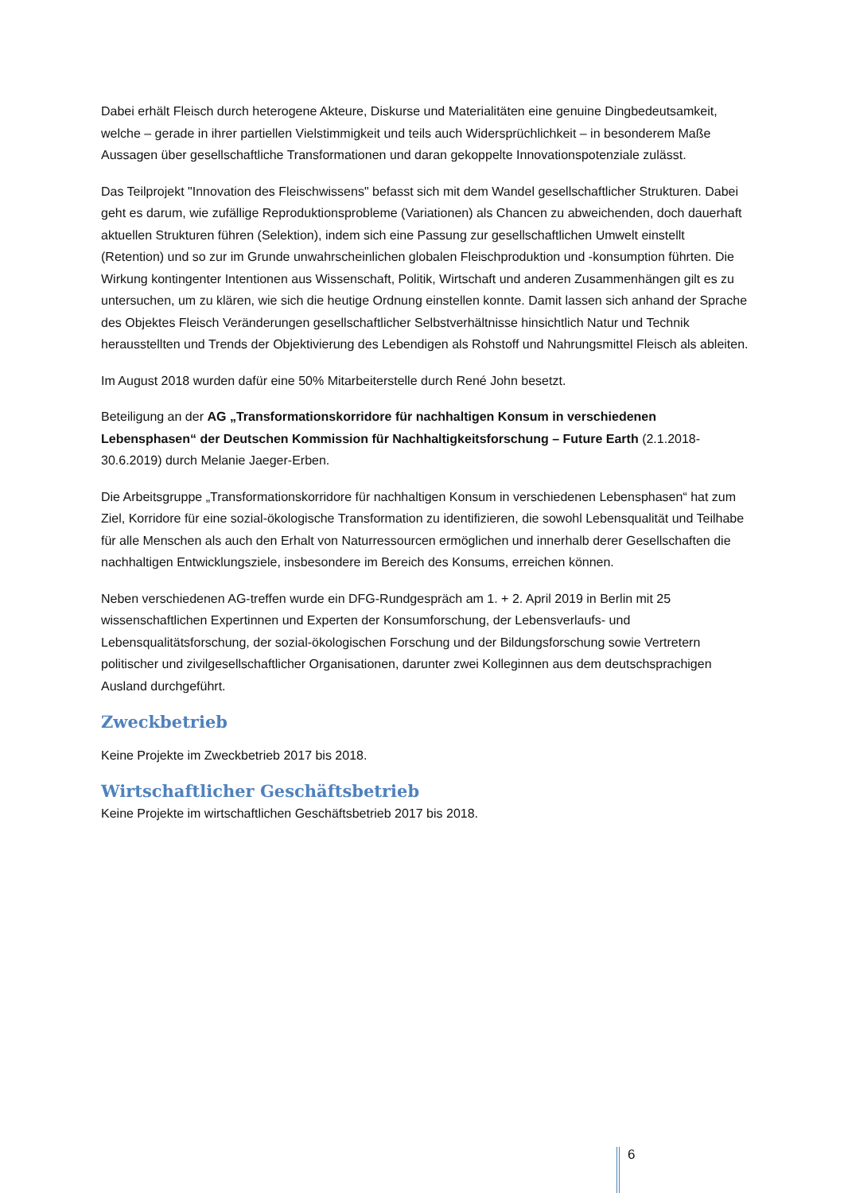Dabei erhält Fleisch durch heterogene Akteure, Diskurse und Materialitäten eine genuine Dingbedeutsamkeit, welche – gerade in ihrer partiellen Vielstimmigkeit und teils auch Widersprüchlichkeit – in besonderem Maße Aussagen über gesellschaftliche Transformationen und daran gekoppelte Innovationspotenziale zulässt.
Das Teilprojekt "Innovation des Fleischwissens" befasst sich mit dem Wandel gesellschaftlicher Strukturen. Dabei geht es darum, wie zufällige Reproduktionsprobleme (Variationen) als Chancen zu abweichenden, doch dauerhaft aktuellen Strukturen führen (Selektion), indem sich eine Passung zur gesellschaftlichen Umwelt einstellt (Retention) und so zur im Grunde unwahrscheinlichen globalen Fleischproduktion und -konsumption führten. Die Wirkung kontingenter Intentionen aus Wissenschaft, Politik, Wirtschaft und anderen Zusammenhängen gilt es zu untersuchen, um zu klären, wie sich die heutige Ordnung einstellen konnte. Damit lassen sich anhand der Sprache des Objektes Fleisch Veränderungen gesellschaftlicher Selbstverhältnisse hinsichtlich Natur und Technik herausstellten und Trends der Objektivierung des Lebendigen als Rohstoff und Nahrungsmittel Fleisch als ableiten.
Im August 2018 wurden dafür eine 50% Mitarbeiterstelle durch René John besetzt.
Beteiligung an der AG „Transformationskorridore für nachhaltigen Konsum in verschiedenen Lebensphasen“ der Deutschen Kommission für Nachhaltigkeitsforschung – Future Earth (2.1.2018-30.6.2019) durch Melanie Jaeger-Erben.
Die Arbeitsgruppe „Transformationskorridore für nachhaltigen Konsum in verschiedenen Lebensphasen“ hat zum Ziel, Korridore für eine sozial-ökologische Transformation zu identifizieren, die sowohl Lebensqualität und Teilhabe für alle Menschen als auch den Erhalt von Naturressourcen ermöglichen und innerhalb derer Gesellschaften die nachhaltigen Entwicklungsziele, insbesondere im Bereich des Konsums, erreichen können.
Neben verschiedenen AG-treffen wurde ein DFG-Rundgespräch am 1. + 2. April 2019 in Berlin mit 25 wissenschaftlichen Expertinnen und Experten der Konsumforschung, der Lebensverlaufs- und Lebensqualitätsforschung, der sozial-ökologischen Forschung und der Bildungsforschung sowie Vertretern politischer und zivilgesellschaftlicher Organisationen, darunter zwei Kolleginnen aus dem deutschsprachigen Ausland durchgeführt.
Zweckbetrieb
Keine Projekte im Zweckbetrieb 2017 bis 2018.
Wirtschaftlicher Geschäftsbetrieb
Keine Projekte im wirtschaftlichen Geschäftsbetrieb 2017 bis 2018.
6